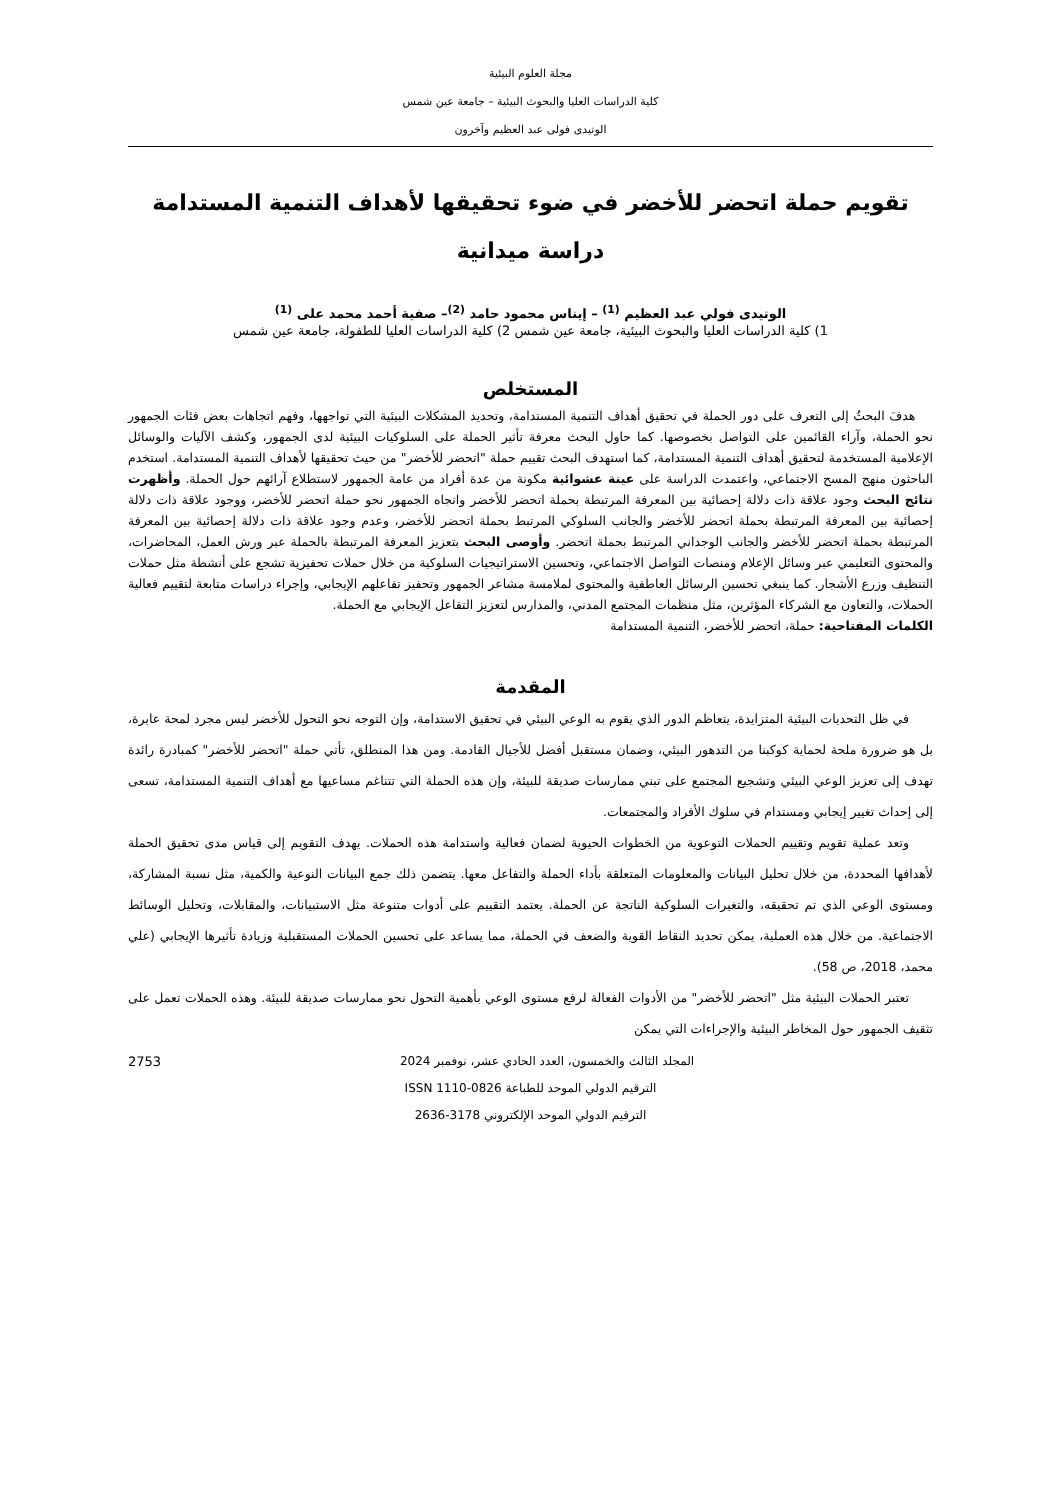مجلة العلوم البيئية
كلية الدراسات العليا والبحوث البيئية – جامعة عين شمس
الوتيدى فولى عبد العظيم وآخرون
تقويم حملة اتحضر للأخضر في ضوء تحقيقها لأهداف التنمية المستدامة
دراسة ميدانية
الوتيدى فولي عبد العظيم <sup>(1)</sup> – إيناس محمود حامد <sup>(2)</sup>– صفية أحمد محمد على <sup>(1)</sup>
1) كلية الدراسات العليا والبحوث البيئية، جامعة عين شمس 2) كلية الدراسات العليا للطفولة، جامعة عين شمس
المستخلص
هدفَ البحثُ إلى التعرف على دور الحملة في تحقيق أهداف التنمية المستدامة، وتحديد المشكلات البيئية التي تواجهها، وفهم اتجاهات بعض فئات الجمهور نحو الحملة، وآراء القائمين على التواصل بخصوصها. كما حاول البحث معرفة تأثير الحملة على السلوكيات البيئية لدى الجمهور، وكشف الآليات والوسائل الإعلامية المستخدمة لتحقيق أهداف التنمية المستدامة، كما استهدف البحث تقييم حملة "اتحضر للأخضر" من حيث تحقيقها لأهداف التنمية المستدامة. استخدم الباحثون منهج المسح الاجتماعي، واعتمدت الدراسة على عينة عشوائية مكونة من عدة أفراد من عامة الجمهور لاستطلاع آرائهم حول الحملة. وأظهرت نتائج البحث وجود علاقة ذات دلالة إحصائية بين المعرفة المرتبطة بحملة اتحضر للأخضر واتجاه الجمهور نحو حملة اتحضر للأخضر، ووجود علاقة ذات دلالة إحصائية بين المعرفة المرتبطة بحملة اتحضر للأخضر والجانب السلوكي المرتبط بحملة اتحضر للأخضر، وعدم وجود علاقة ذات دلالة إحصائية بين المعرفة المرتبطة بحملة اتحضر للأخضر والجانب الوجداني المرتبط بحملة اتحضر. وأوصى البحث بتعزيز المعرفة المرتبطة بالحملة عبر ورش العمل، المحاضرات، والمحتوى التعليمي عبر وسائل الإعلام ومنصات التواصل الاجتماعي، وتحسين الاستراتيجيات السلوكية من خلال حملات تحفيزية تشجع على أنشطة مثل حملات التنظيف وزرع الأشجار. كما ينبغي تحسين الرسائل العاطفية والمحتوى لملامسة مشاعر الجمهور وتحفيز تفاعلهم الإيجابي، وإجراء دراسات متابعة لتقييم فعالية الحملات، والتعاون مع الشركاء المؤثرين، مثل منظمات المجتمع المدني، والمدارس لتعزيز التفاعل الإيجابي مع الحملة.
الكلمات المفتاحية: حملة، اتحضر للأخضر، التنمية المستدامة
المقدمة
في ظل التحديات البيئية المتزايدة، يتعاظم الدور الذي يقوم به الوعي البيئي في تحقيق الاستدامة، وإن التوجه نحو التحول للأخضر ليس مجرد لمحة عابرة، بل هو ضرورة ملحة لحماية كوكبنا من التدهور البيئي، وضمان مستقبل أفضل للأجيال القادمة. ومن هذا المنطلق، تأتي حملة "اتحضر للأخضر" كمبادرة رائدة تهدف إلى تعزيز الوعي البيئي وتشجيع المجتمع على تبني ممارسات صديقة للبيئة، وإن هذه الحملة التي تتناغم مساعيها مع أهداف التنمية المستدامة، تسعى إلى إحداث تغيير إيجابي ومستدام في سلوك الأفراد والمجتمعات.
وتعد عملية تقويم وتقييم الحملات التوعوية من الخطوات الحيوية لضمان فعالية واستدامة هذه الحملات. يهدف التقويم إلى قياس مدى تحقيق الحملة لأهدافها المحددة، من خلال تحليل البيانات والمعلومات المتعلقة بأداء الحملة والتفاعل معها. يتضمن ذلك جمع البيانات النوعية والكمية، مثل نسبة المشاركة، ومستوى الوعي الذي تم تحقيقه، والتغيرات السلوكية الناتجة عن الحملة. يعتمد التقييم على أدوات متنوعة مثل الاستبيانات، والمقابلات، وتحليل الوسائط الاجتماعية. من خلال هذه العملية، يمكن تحديد النقاط القوية والضعف في الحملة، مما يساعد على تحسين الحملات المستقبلية وزيادة تأثيرها الإيجابي (علي محمد، 2018، ص 58).
تعتبر الحملات البيئية مثل "اتحضر للأخضر" من الأدوات الفعالة لرفع مستوى الوعي بأهمية التحول نحو ممارسات صديقة للبيئة. وهذه الحملات تعمل على تثقيف الجمهور حول المخاطر البيئية والإجراءات التي يمكن
2753 المجلد الثالث والخمسون، العدد الحادي عشر، نوفمبر 2024
الترقيم الدولي الموحد للطباعة 0826-1110 ISSN
الترقيم الدولي الموحد الإلكتروني 3178-2636